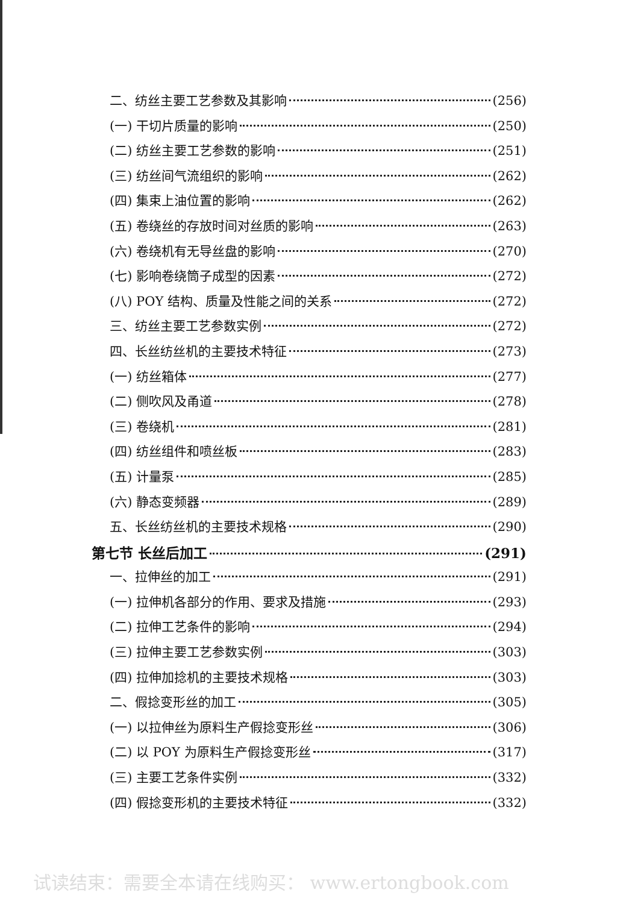二、纺丝主要工艺参数及其影响 (256)
(一) 干切片质量的影响 (250)
(二) 纺丝主要工艺参数的影响 (251)
(三) 纺丝间气流组织的影响 (262)
(四) 集束上油位置的影响 (262)
(五) 卷绕丝的存放时间对丝质的影响 (263)
(六) 卷绕机有无导丝盘的影响 (270)
(七) 影响卷绕筒子成型的因素 (272)
(八) POY 结构、质量及性能之间的关系 (272)
三、纺丝主要工艺参数实例 (272)
四、长丝纺丝机的主要技术特征 (273)
(一) 纺丝箱体 (277)
(二) 侧吹风及甬道 (278)
(三) 卷绕机 (281)
(四) 纺丝组件和喷丝板 (283)
(五) 计量泵 (285)
(六) 静态变频器 (289)
五、长丝纺丝机的主要技术规格 (290)
第七节 长丝后加工 (291)
一、拉伸丝的加工 (291)
(一) 拉伸机各部分的作用、要求及措施 (293)
(二) 拉伸工艺条件的影响 (294)
(三) 拉伸主要工艺参数实例 (303)
(四) 拉伸加捻机的主要技术规格 (303)
二、假捻变形丝的加工 (305)
(一) 以拉伸丝为原料生产假捻变形丝 (306)
(二) 以 POY 为原料生产假捻变形丝 (317)
(三) 主要工艺条件实例 (332)
(四) 假捻变形机的主要技术特征 (332)
试读结束：需要全本请在线购买： www.ertongbook.com